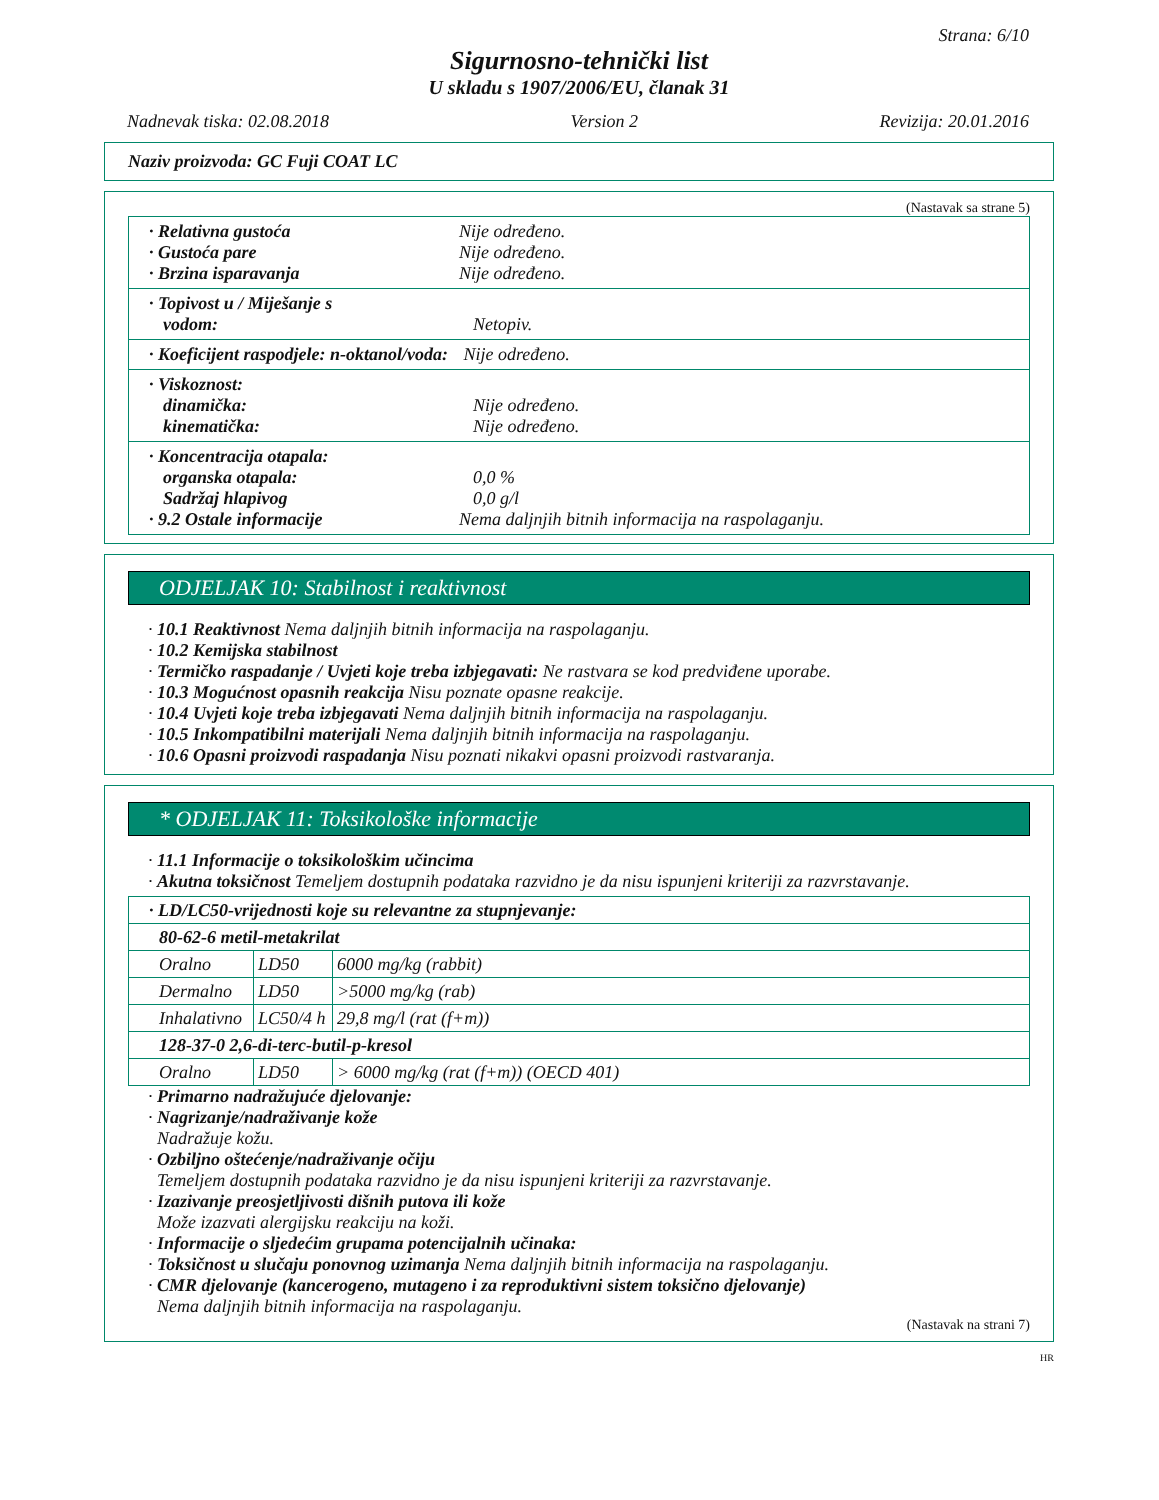Strana: 6/10
Sigurnosno-tehnički list
U skladu s 1907/2006/EU, članak 31
Nadnevak tiska: 02.08.2018 Version 2 Revizija: 20.01.2016
Naziv proizvoda: GC Fuji COAT LC
(Nastavak sa strane 5)
· Relativna gustoća Nije određeno.
· Gustoća pare Nije određeno.
· Brzina isparavanja Nije određeno.
· Topivost u / Miješanje s
vodom: Netopiv.
· Koeficijent raspodjele: n-oktanol/voda: Nije određeno.
· Viskoznost:
dinamička: Nije određeno.
kinematička: Nije određeno.
· Koncentracija otapala:
organska otapala: 0,0 %
Sadržaj hlapivog 0,0 g/l
· 9.2 Ostale informacije Nema daljnjih bitnih informacija na raspolaganju.
ODJELJAK 10: Stabilnost i reaktivnost
· 10.1 Reaktivnost Nema daljnjih bitnih informacija na raspolaganju.
· 10.2 Kemijska stabilnost
· Termičko raspadanje / Uvjeti koje treba izbjegavati: Ne rastvara se kod predviđene uporabe.
· 10.3 Mogućnost opasnih reakcija Nisu poznate opasne reakcije.
· 10.4 Uvjeti koje treba izbjegavati Nema daljnjih bitnih informacija na raspolaganju.
· 10.5 Inkompatibilni materijali Nema daljnjih bitnih informacija na raspolaganju.
· 10.6 Opasni proizvodi raspadanja Nisu poznati nikakvi opasni proizvodi rastvaranja.
* ODJELJAK 11: Toksikološke informacije
· 11.1 Informacije o toksikološkim učincima
· Akutna toksičnost Temeljem dostupnih podataka razvidno je da nisu ispunjeni kriteriji za razvrstavanje.
| · LD/LC50-vrijednosti koje su relevantne za stupnjevanje: | | |
| 80-62-6 metil-metakrilat | | |
| Oralno | LD50 | 6000 mg/kg (rabbit) |
| Dermalno | LD50 | >5000 mg/kg (rab) |
| Inhalativno | LC50/4 h | 29,8 mg/l (rat (f+m)) |
| 128-37-0 2,6-di-terc-butil-p-kresol | | |
| Oralno | LD50 | > 6000 mg/kg (rat (f+m)) (OECD 401) |
· Primarno nadražujuće djelovanje:
· Nagrizanje/nadraživanje kože
Nadražuje kožu.
· Ozbiljno oštećenje/nadraživanje očiju
Temeljem dostupnih podataka razvidno je da nisu ispunjeni kriteriji za razvrstavanje.
· Izazivanje preosjetljivosti dišnih putova ili kože
Može izazvati alergijsku reakciju na koži.
· Informacije o sljedećim grupama potencijalnih učinaka:
· Toksičnost u slučaju ponovnog uzimanja Nema daljnjih bitnih informacija na raspolaganju.
· CMR djelovanje (kancerogeno, mutageno i za reproduktivni sistem toksično djelovanje)
Nema daljnjih bitnih informacija na raspolaganju.
(Nastavak na strani 7)
HR